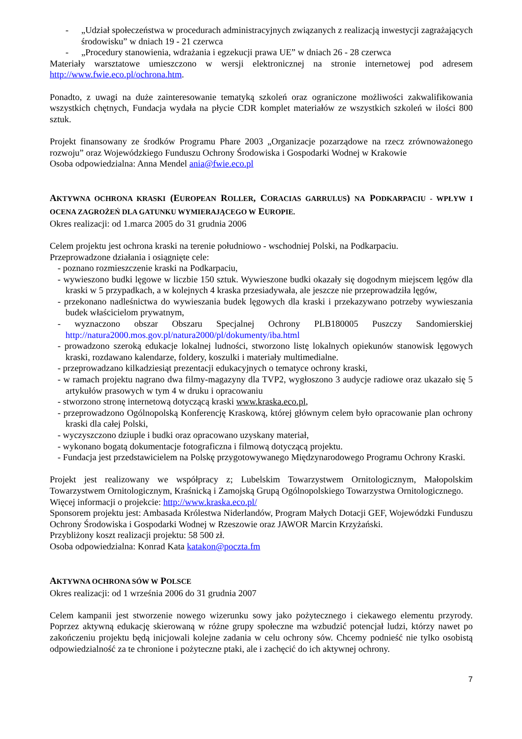- „Udział społeczeństwa w procedurach administracyjnych związanych z realizacją inwestycji zagrażających środowisku” w dniach 19 - 21 czerwca
- „Procedury stanowienia, wdrażania i egzekucji prawa UE” w dniach 26 - 28 czerwca
Materiały warsztatowe umieszczono w wersji elektronicznej na stronie internetowej pod adresem http://www.fwie.eco.pl/ochrona.htm.
Ponadto, z uwagi na duże zainteresowanie tematyką szkoleń oraz ograniczone możliwości zakwalifikowania wszystkich chętnych, Fundacja wydała na płycie CDR komplet materiałów ze wszystkich szkoleń w ilości 800 sztuk.
Projekt finansowany ze środków Programu Phare 2003 „Organizacje pozarządowe na rzecz zrównoważonego rozwoju” oraz Wojewódzkiego Funduszu Ochrony Środowiska i Gospodarki Wodnej w Krakowie
Osoba odpowiedzialna: Anna Mendel ania@fwie.eco.pl
AKTYWNA OCHRONA KRASKI (EUROPEAN ROLLER, CORACIAS GARRULUS) NA PODKARPACIU - WPŁYW I OCENA ZAGROŻEŃ DLA GATUNKU WYMIERAJĄCEGO W EUROPIE.
Okres realizacji: od 1.marca 2005 do 31 grudnia 2006
Celem projektu jest ochrona kraski na terenie południowo - wschodniej Polski, na Podkarpaciu.
Przeprowadzone działania i osiągnięte cele:
- poznano rozmieszczenie kraski na Podkarpaciu,
- wywieszono budki lęgowe w liczbie 150 sztuk. Wywieszone budki okazały się dogodnym miejscem lęgów dla kraski w 5 przypadkach, a w kolejnych 4 kraska przesiadywała, ale jeszcze nie przeprowadziła lęgów,
- przekonano nadleśnictwa do wywieszania budek lęgowych dla kraski i przekazywano potrzeby wywieszania budek właścicielom prywatnym,
- wyznaczono obszar Obszaru Specjalnej Ochrony PLB180005 Puszczy Sandomierskiej http://natura2000.mos.gov.pl/natura2000/pl/dokumenty/iba.html
- prowadzono szeroką edukacje lokalnej ludności, stworzono listę lokalnych opiekunów stanowisk lęgowych kraski, rozdawano kalendarze, foldery, koszulki i materiały multimedialne.
- przeprowadzano kilkadziesiąt prezentacji edukacyjnych o tematyce ochrony kraski,
- w ramach projektu nagrano dwa filmy-magazyny dla TVP2, wygłoszono 3 audycje radiowe oraz ukazało się 5 artykułów prasowych w tym 4 w druku i opracowaniu
- stworzono stronę internetową dotyczącą kraski www.kraska.eco.pl,
- przeprowadzono Ogólnopolską Konferencję Kraskową, której głównym celem było opracowanie plan ochrony kraski dla całej Polski,
- wyczyszczono dziuple i budki oraz opracowano uzyskany materiał,
- wykonano bogatą dokumentacje fotograficzna i filmową dotyczącą projektu.
- Fundacja jest przedstawicielem na Polskę przygotowywanego Międzynarodowego Programu Ochrony Kraski.
Projekt jest realizowany we współpracy z; Lubelskim Towarzystwem Ornitologicznym, Małopolskim Towarzystwem Ornitologicznym, Kraśnicką i Zamojską Grupą Ogólnopolskiego Towarzystwa Ornitologicznego.
Więcej informacji o projekcie: http://www.kraska.eco.pl/
Sponsorem projektu jest: Ambasada Królestwa Niderlandów, Program Małych Dotacji GEF, Wojewódzki Funduszu Ochrony Środowiska i Gospodarki Wodnej w Rzeszowie oraz JAWOR Marcin Krzyżański.
Przybliżony koszt realizacji projektu: 58 500 zł.
Osoba odpowiedzialna: Konrad Kata katakon@poczta.fm
AKTYWNA OCHRONA SÓW W POLSCE
Okres realizacji: od 1 września 2006 do 31 grudnia 2007
Celem kampanii jest stworzenie nowego wizerunku sowy jako pożytecznego i ciekawego elementu przyrody. Poprzez aktywną edukację skierowaną w różne grupy społeczne ma wzbudzić potencjał ludzi, którzy nawet po zakończeniu projektu będą inicjowali kolejne zadania w celu ochrony sów. Chcemy podnieść nie tylko osobistą odpowiedzialność za te chronione i pożyteczne ptaki, ale i zachęcić do ich aktywnej ochrony.
7